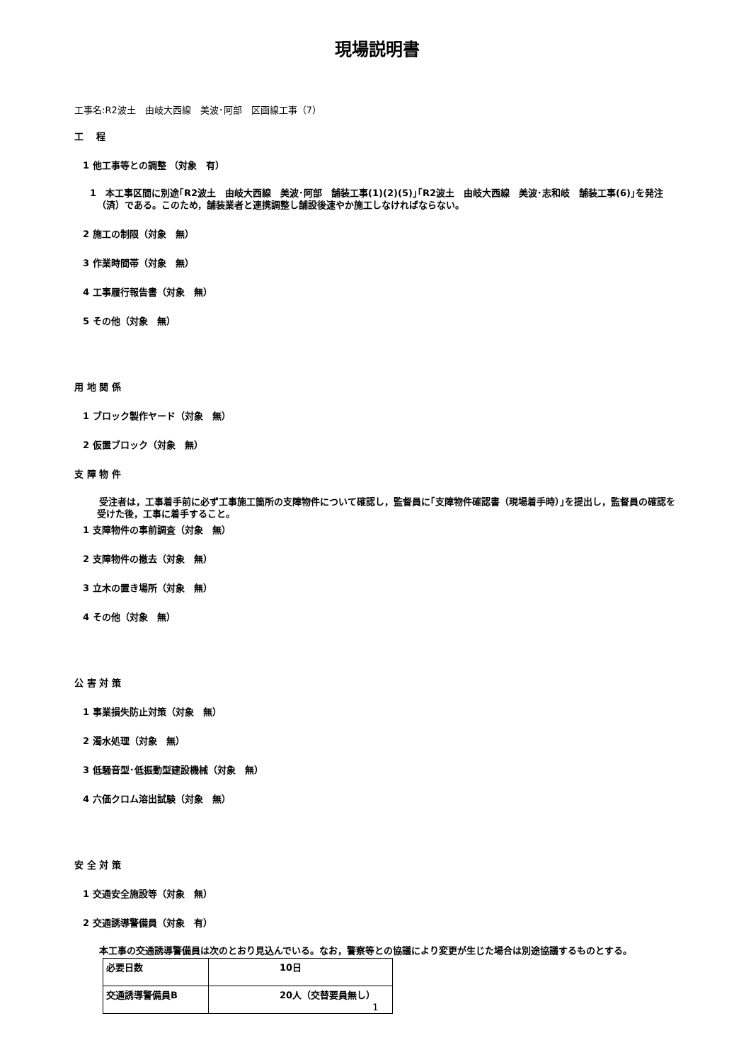現場説明書
工事名:R2波土　由岐大西線　美波･阿部　区画線工事（7）
工　 程
1 他工事等との調整 （対象　有）
1　本工事区間に別途｢R2波土　由岐大西線　美波･阿部　舗装工事(1)(2)(5)｣｢R2波土　由岐大西線　美波･志和岐　舗装工事(6)｣を発注（済）である。このため，舗装業者と連携調整し舗設後速やか施工しなければならない。
2 施工の制限（対象　無）
3 作業時間帯（対象　無）
4 工事履行報告書（対象　無）
5 その他（対象　無）
用 地 関 係
1 ブロック製作ヤード（対象　無）
2 仮置ブロック（対象　無）
支 障 物 件
　受注者は，工事着手前に必ず工事施工箇所の支障物件について確認し，監督員に｢支障物件確認書（現場着手時）｣を提出し，監督員の確認を受けた後，工事に着手すること。
1 支障物件の事前調査（対象　無）
2 支障物件の撤去（対象　無）
3 立木の置き場所（対象　無）
4 その他（対象　無）
公 害 対 策
1 事業損失防止対策（対象　無）
2 濁水処理（対象　無）
3 低騒音型･低振動型建設機械（対象　無）
4 六価クロム溶出試験（対象　無）
安 全 対 策
1 交通安全施設等（対象　無）
2 交通誘導警備員（対象　有）
　本工事の交通誘導警備員は次のとおり見込んでいる。なお，警察等との協議により変更が生じた場合は別途協議するものとする。
| 必要日数 | 10日 |
| 交通誘導警備員B | 20人（交替要員無し） |
1